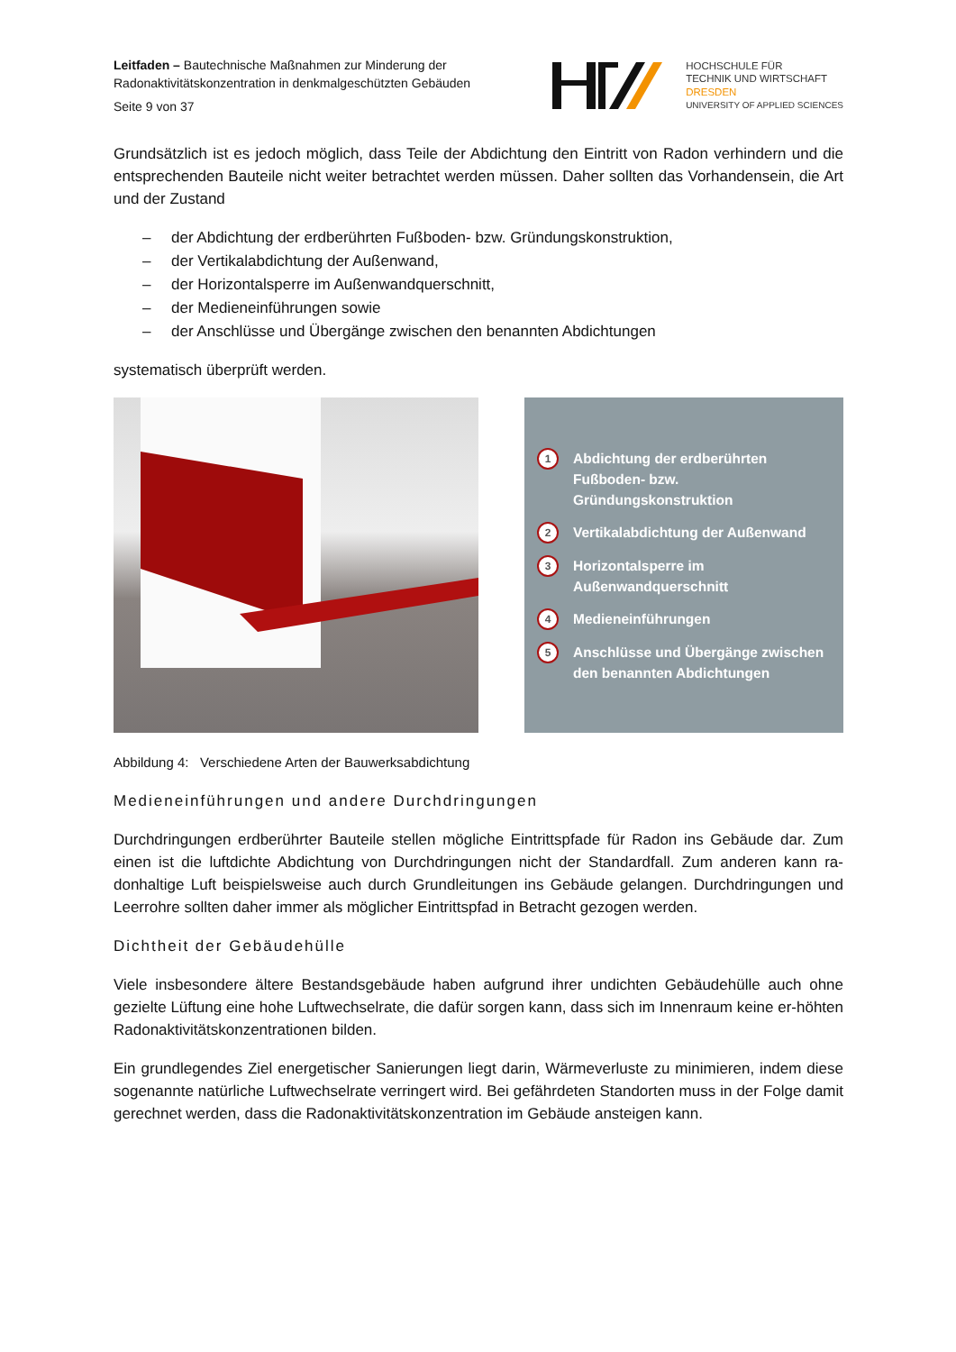Leitfaden – Bautechnische Maßnahmen zur Minderung der
Radonaktivitätskonzentration in denkmalgeschützten Gebäuden
Seite 9 von 37
HOCHSCHULE FÜR
TECHNIK UND WIRTSCHAFT
DRESDEN
UNIVERSITY OF APPLIED SCIENCES
Grundsätzlich ist es jedoch möglich, dass Teile der Abdichtung den Eintritt von Radon verhindern und die entsprechenden Bauteile nicht weiter betrachtet werden müssen. Daher sollten das Vorhandensein, die Art und der Zustand
– der Abdichtung der erdberührten Fußboden- bzw. Gründungskonstruktion,
– der Vertikalabdichtung der Außenwand,
– der Horizontalsperre im Außenwandquerschnitt,
– der Medieneinführungen sowie
– der Anschlüsse und Übergänge zwischen den benannten Abdichtungen
systematisch überprüft werden.
1
Abdichtung der erdberührten Fußboden- bzw. Gründungskonstruktion
2
Vertikalabdichtung der Außenwand
3
Horizontalsperre im Außenwandquerschnitt
4
Medieneinführungen
5
Anschlüsse und Übergänge zwischen den benannten Abdichtungen
Abbildung 4: Verschiedene Arten der Bauwerksabdichtung
Medieneinführungen und andere Durchdringungen
Durchdringungen erdberührter Bauteile stellen mögliche Eintrittspfade für Radon ins Gebäude dar. Zum einen ist die luftdichte Abdichtung von Durchdringungen nicht der Standardfall. Zum anderen kann ra-donhaltige Luft beispielsweise auch durch Grundleitungen ins Gebäude gelangen. Durchdringungen und Leerrohre sollten daher immer als möglicher Eintrittspfad in Betracht gezogen werden.
Dichtheit der Gebäudehülle
Viele insbesondere ältere Bestandsgebäude haben aufgrund ihrer undichten Gebäudehülle auch ohne gezielte Lüftung eine hohe Luftwechselrate, die dafür sorgen kann, dass sich im Innenraum keine er-höhten Radonaktivitätskonzentrationen bilden.
Ein grundlegendes Ziel energetischer Sanierungen liegt darin, Wärmeverluste zu minimieren, indem diese sogenannte natürliche Luftwechselrate verringert wird. Bei gefährdeten Standorten muss in der Folge damit gerechnet werden, dass die Radonaktivitätskonzentration im Gebäude ansteigen kann.